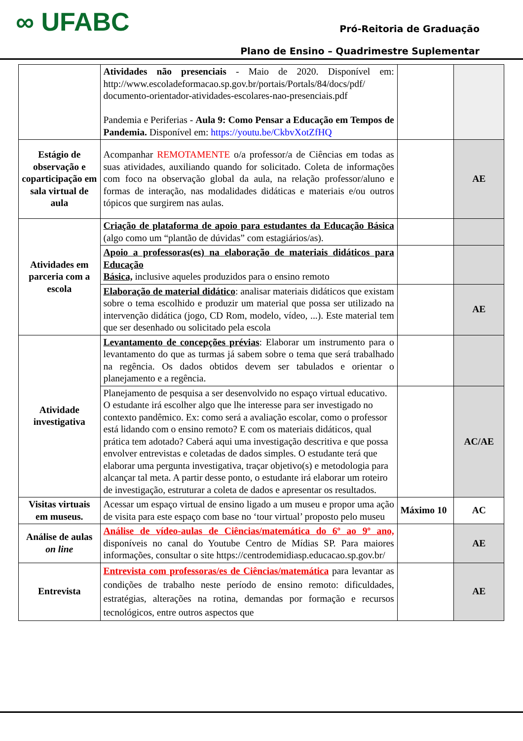∞ UFABC
Pró-Reitoria de Graduação
Plano de Ensino – Quadrimestre Suplementar
| | Atividades não presenciais - Maio de 2020. Disponível em: http://www.escoladeformacao.sp.gov.br/portais/Portals/84/docs/pdf/ documento-orientador-atividades-escolares-nao-presenciais.pdf Pandemia e Periferias - Aula 9: Como Pensar a Educação em Tempos de Pandemia. Disponível em: https://youtu.be/CkbvXotZfHQ | | |
| Estágio de observação e coparticipação em sala virtual de aula | Acompanhar REMOTAMENTE o/a professor/a de Ciências em todas as suas atividades, auxiliando quando for solicitado. Coleta de informações com foco na observação global da aula, na relação professor/aluno e formas de interação, nas modalidades didáticas e materiais e/ou outros tópicos que surgirem nas aulas. | | AE |
| Atividades em parceria com a escola | Criação de plataforma de apoio para estudantes da Educação Básica (algo como um “plantão de dúvidas” com estagiários/as). | | |
| | Apoio a professoras(es) na elaboração de materiais didáticos para Educação Básica, inclusive aqueles produzidos para o ensino remoto | | |
| | Elaboração de material didático : analisar materiais didáticos que existam sobre o tema escolhido e produzir um material que possa ser utilizado na intervenção didática (jogo, CD Rom, modelo, vídeo, ...). Este material tem que ser desenhado ou solicitado pela escola | | AE |
| Atividade investigativa | Levantamento de concepções prévias : Elaborar um instrumento para o levantamento do que as turmas já sabem sobre o tema que será trabalhado na regência. Os dados obtidos devem ser tabulados e orientar o planejamento e a regência. | | |
| | Planejamento de pesquisa a ser desenvolvido no espaço virtual educativo. O estudante irá escolher algo que lhe interesse para ser investigado no contexto pandêmico. Ex: como será a avaliação escolar, como o professor está lidando com o ensino remoto? E com os materiais didáticos, qual prática tem adotado? Caberá aqui uma investigação descritiva e que possa envolver entrevistas e coletadas de dados simples. O estudante terá que elaborar uma pergunta investigativa, traçar objetivo(s) e metodologia para alcançar tal meta. A partir desse ponto, o estudante irá elaborar um roteiro de investigação, estruturar a coleta de dados e apresentar os resultados. | | AC/AE |
| Visitas virtuais em museus. | Acessar um espaço virtual de ensino ligado a um museu e propor uma ação de visita para este espaço com base no ‘tour virtual’ proposto pelo museu | Máximo 10 | AC |
| Análise de aulas on line | Análise de vídeo-aulas de Ciências/matemática do 6º ao 9º ano, disponíveis no canal do Youtube Centro de Mídias SP. Para maiores informações, consultar o site https://centrodemidiasp.educacao.sp.gov.br/ | | AE |
| Entrevista | Entrevista com professoras/es de Ciências/matemática para levantar as condições de trabalho neste período de ensino remoto: dificuldades, estratégias, alterações na rotina, demandas por formação e recursos tecnológicos, entre outros aspectos que | | AE |